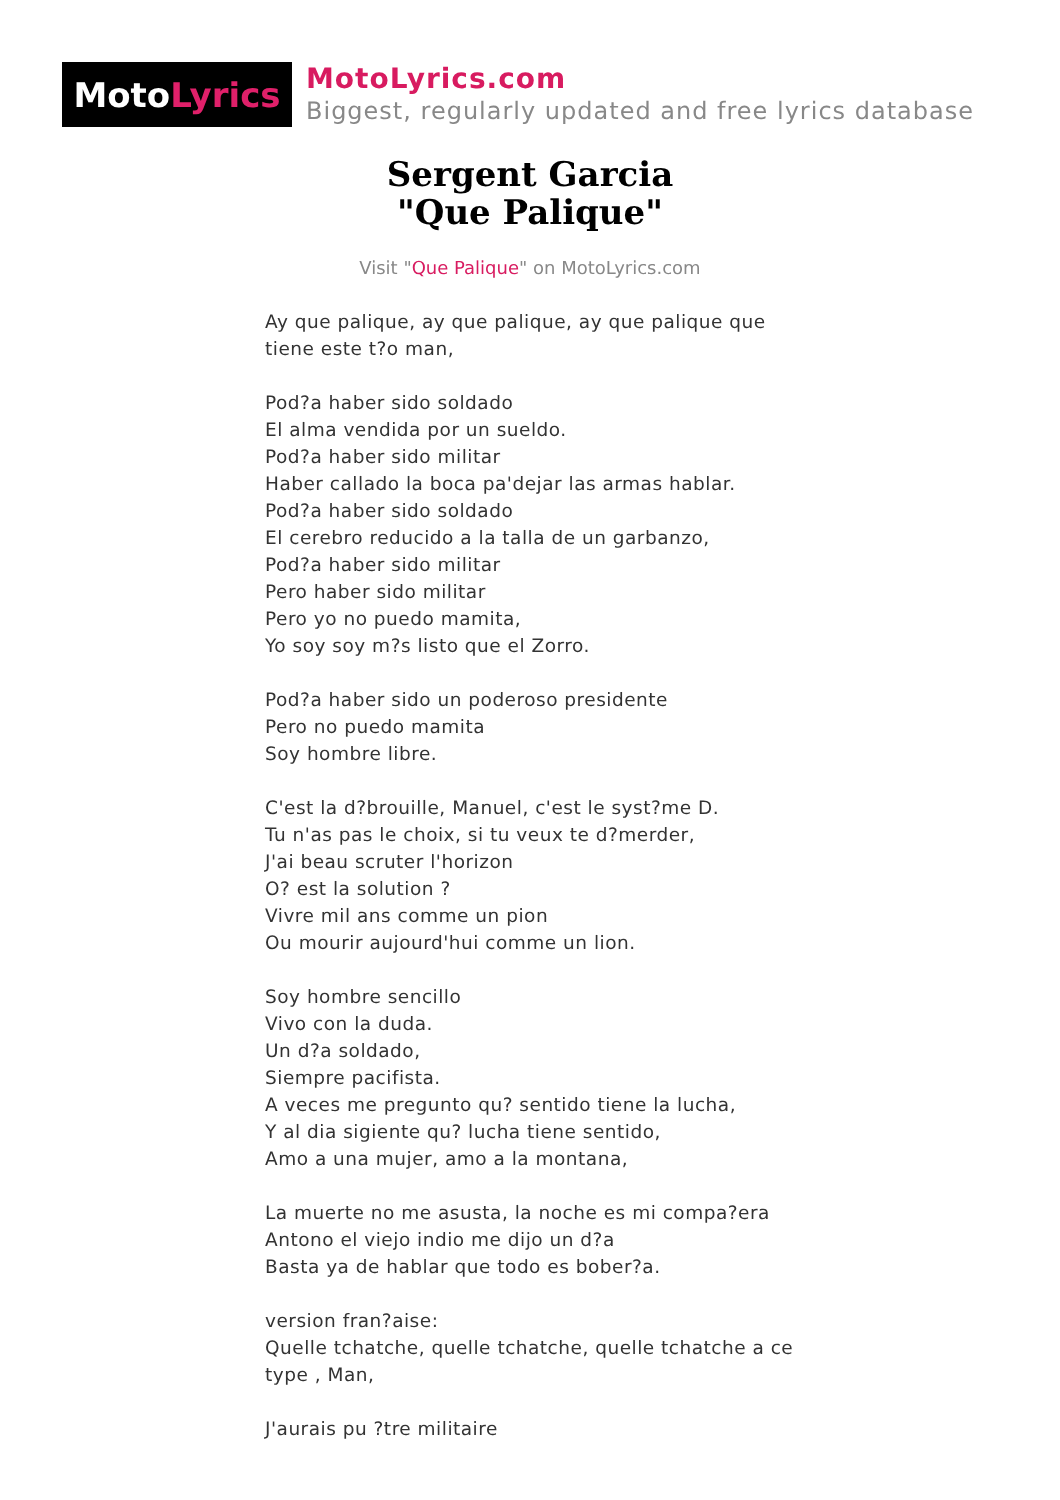Moto Lyrics
MotoLyrics.com
Biggest, regularly updated and free lyrics database
Sergent Garcia
"Que Palique"
Visit "Que Palique" on MotoLyrics.com
Ay que palique, ay que palique, ay que palique que tiene este t?o man,
Pod?a haber sido soldado
El alma vendida por un sueldo.
Pod?a haber sido militar
Haber callado la boca pa'dejar las armas hablar.
Pod?a haber sido soldado
El cerebro reducido a la talla de un garbanzo,
Pod?a haber sido militar
Pero haber sido militar
Pero yo no puedo mamita,
Yo soy soy m?s listo que el Zorro.
Pod?a haber sido un poderoso presidente
Pero no puedo mamita
Soy hombre libre.
C'est la d?brouille, Manuel, c'est le syst?me D.
Tu n'as pas le choix, si tu veux te d?merder,
J'ai beau scruter l'horizon
O? est la solution ?
Vivre mil ans comme un pion
Ou mourir aujourd'hui comme un lion.
Soy hombre sencillo
Vivo con la duda.
Un d?a soldado,
Siempre pacifista.
A veces me pregunto qu? sentido tiene la lucha,
Y al dia sigiente qu? lucha tiene sentido,
Amo a una mujer, amo a la montana,
La muerte no me asusta, la noche es mi compa?era
Antono el viejo indio me dijo un d?a
Basta ya de hablar que todo es bober?a.
version fran?aise:
Quelle tchatche, quelle tchatche, quelle tchatche a ce type , Man,
J'aurais pu ?tre militaire